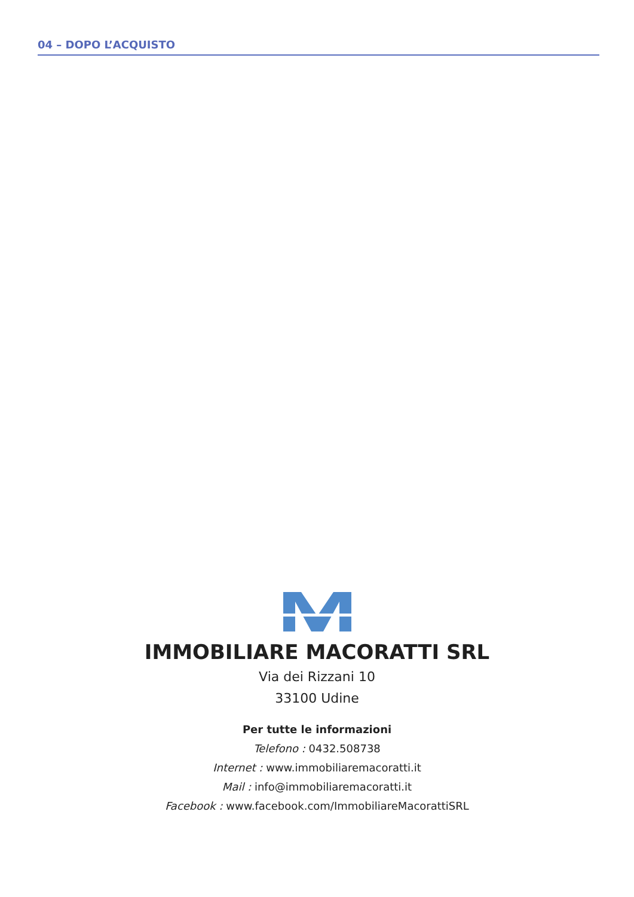04 – DOPO L’ACQUISTO
IMMOBILIARE MACORATTI SRL
Via dei Rizzani 10
33100 Udine
Per tutte le informazioni
Telefono : 0432.508738
Internet : www.immobiliaremacoratti.it
Mail : info@immobiliaremacoratti.it
Facebook : www.facebook.com/ImmobiliareMacorattiSRL